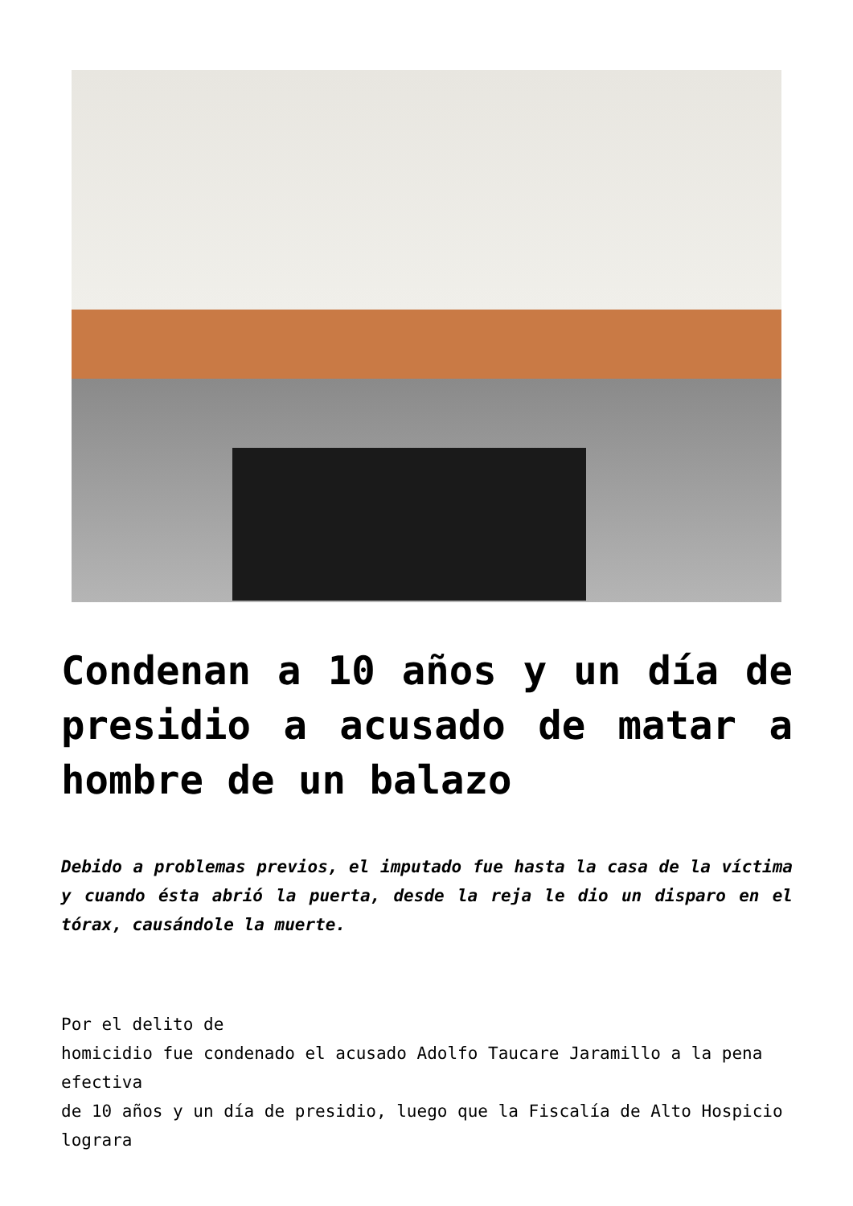Condenan a 10 años y un día de presidio a acusado de matar a hombre de un balazo
Debido a problemas previos, el imputado fue hasta la casa de la víctima y cuando ésta abrió la puerta, desde la reja le dio un disparo en el tórax, causándole la muerte.
Por el delito de
homicidio fue condenado el acusado Adolfo Taucare Jaramillo a la pena efectiva
de 10 años y un día de presidio, luego que la Fiscalía de Alto Hospicio lograra